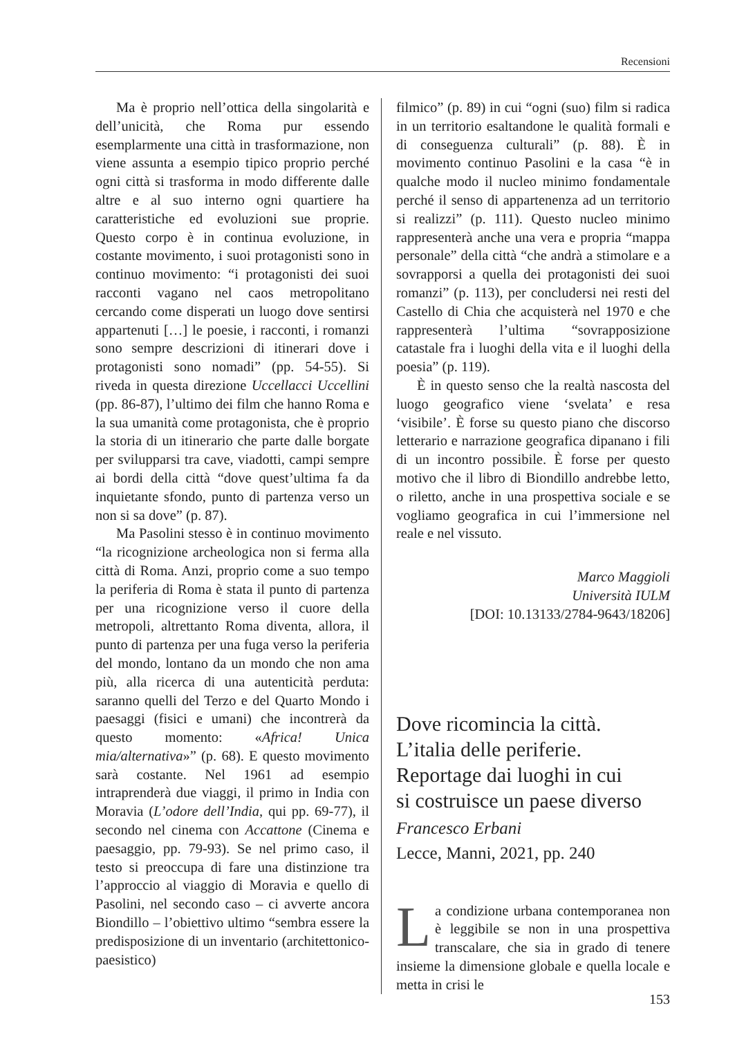Recensioni
Ma è proprio nell’ottica della singolarità e dell’unicità, che Roma pur essendo esemplarmente una città in trasformazione, non viene assunta a esempio tipico proprio perché ogni città si trasforma in modo differente dalle altre e al suo interno ogni quartiere ha caratteristiche ed evoluzioni sue proprie. Questo corpo è in continua evoluzione, in costante movimento, i suoi protagonisti sono in continuo movimento: “i protagonisti dei suoi racconti vagano nel caos metropolitano cercando come disperati un luogo dove sentirsi appartenuti […] le poesie, i racconti, i romanzi sono sempre descrizioni di itinerari dove i protagonisti sono nomadi” (pp. 54-55). Si riveda in questa direzione Uccellacci Uccellini (pp. 86-87), l’ultimo dei film che hanno Roma e la sua umanità come protagonista, che è proprio la storia di un itinerario che parte dalle borgate per svilupparsi tra cave, viadotti, campi sempre ai bordi della città “dove quest’ultima fa da inquietante sfondo, punto di partenza verso un non si sa dove” (p. 87).
Ma Pasolini stesso è in continuo movimento “la ricognizione archeologica non si ferma alla città di Roma. Anzi, proprio come a suo tempo la periferia di Roma è stata il punto di partenza per una ricognizione verso il cuore della metropoli, altrettanto Roma diventa, allora, il punto di partenza per una fuga verso la periferia del mondo, lontano da un mondo che non ama più, alla ricerca di una autenticità perduta: saranno quelli del Terzo e del Quarto Mondo i paesaggi (fisici e umani) che incontrerà da questo momento: «Africa! Unica mia/alternativa»” (p. 68). E questo movimento sarà costante. Nel 1961 ad esempio intraprenderà due viaggi, il primo in India con Moravia (L’odore dell’India, qui pp. 69-77), il secondo nel cinema con Accattone (Cinema e paesaggio, pp. 79-93). Se nel primo caso, il testo si preoccupa di fare una distinzione tra l’approccio al viaggio di Moravia e quello di Pasolini, nel secondo caso – ci avverte ancora Biondillo – l’obiettivo ultimo “sembra essere la predisposizione di un inventario (architettonico-paesistico)
filmico” (p. 89) in cui “ogni (suo) film si radica in un territorio esaltandone le qualità formali e di conseguenza culturali” (p. 88). È in movimento continuo Pasolini e la casa “è in qualche modo il nucleo minimo fondamentale perché il senso di appartenenza ad un territorio si realizzi” (p. 111). Questo nucleo minimo rappresenterà anche una vera e propria “mappa personale” della città “che andrà a stimolare e a sovrapporsi a quella dei protagonisti dei suoi romanzi” (p. 113), per concludersi nei resti del Castello di Chia che acquisterà nel 1970 e che rappresenterà l’ultima “sovrapposizione catastale fra i luoghi della vita e il luoghi della poesia” (p. 119).
È in questo senso che la realtà nascosta del luogo geografico viene ‘svelata’ e resa ‘visibile’. È forse su questo piano che discorso letterario e narrazione geografica dipanano i fili di un incontro possibile. È forse per questo motivo che il libro di Biondillo andrebbe letto, o riletto, anche in una prospettiva sociale e se vogliamo geografica in cui l’immersione nel reale e nel vissuto.
Marco Maggioli
Università IULM
[DOI: 10.13133/2784-9643/18206]
Dove ricomincia la città.
L’italia delle periferie.
Reportage dai luoghi in cui
si costruisce un paese diverso
Francesco Erbani
Lecce, Manni, 2021, pp. 240
La condizione urbana contemporanea non è leggibile se non in una prospettiva transcalare, che sia in grado di tenere insieme la dimensione globale e quella locale e metta in crisi le
153